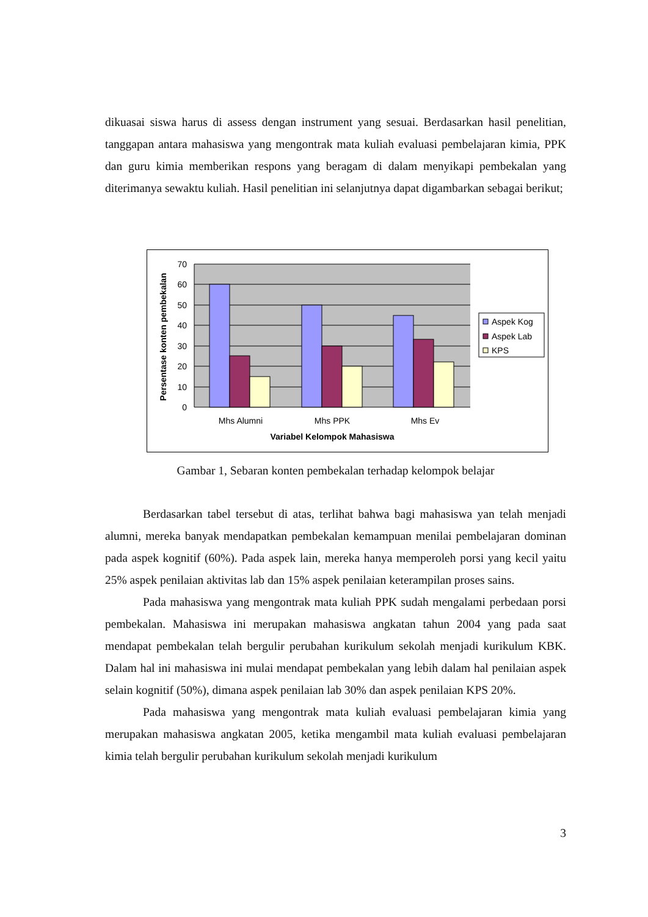dikuasai siswa harus di assess dengan instrument yang sesuai. Berdasarkan hasil penelitian, tanggapan antara mahasiswa yang mengontrak mata kuliah evaluasi pembelajaran kimia, PPK dan guru kimia memberikan respons yang beragam di dalam menyikapi pembekalan yang diterimanya sewaktu kuliah. Hasil penelitian ini selanjutnya dapat digambarkan sebagai berikut;
70
60
50
40
30
20
10
0
Persentase konten pembekalan
Mhs Alumni
Mhs PPK
Mhs Ev
Variabel Kelompok Mahasiswa
Aspek Kog
Aspek Lab
KPS
Gambar 1, Sebaran konten pembekalan terhadap kelompok belajar
Berdasarkan tabel tersebut di atas, terlihat bahwa bagi mahasiswa yan telah menjadi alumni, mereka banyak mendapatkan pembekalan kemampuan menilai pembelajaran dominan pada aspek kognitif (60%). Pada aspek lain, mereka hanya memperoleh porsi yang kecil yaitu 25% aspek penilaian aktivitas lab dan 15% aspek penilaian keterampilan proses sains.
Pada mahasiswa yang mengontrak mata kuliah PPK sudah mengalami perbedaan porsi pembekalan. Mahasiswa ini merupakan mahasiswa angkatan tahun 2004 yang pada saat mendapat pembekalan telah bergulir perubahan kurikulum sekolah menjadi kurikulum KBK. Dalam hal ini mahasiswa ini mulai mendapat pembekalan yang lebih dalam hal penilaian aspek selain kognitif (50%), dimana aspek penilaian lab 30% dan aspek penilaian KPS 20%.
Pada mahasiswa yang mengontrak mata kuliah evaluasi pembelajaran kimia yang merupakan mahasiswa angkatan 2005, ketika mengambil mata kuliah evaluasi pembelajaran kimia telah bergulir perubahan kurikulum sekolah menjadi kurikulum
3